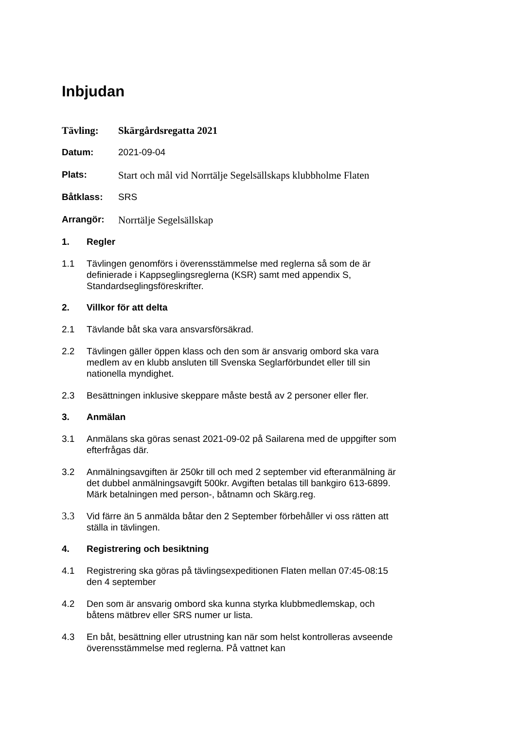Inbjudan
Tävling: Skärgårdsregatta 2021
Datum: 2021-09-04
Plats: Start och mål vid Norrtälje Segelsällskaps klubbholme Flaten
Båtklass: SRS
Arrangör: Norrtälje Segelsällskap
1. Regler
1.1 Tävlingen genomförs i överensstämmelse med reglerna så som de är definierade i Kappseglingsreglerna (KSR) samt med appendix S, Standardseglingsföreskrifter.
2. Villkor för att delta
2.1 Tävlande båt ska vara ansvarsförsäkrad.
2.2 Tävlingen gäller öppen klass och den som är ansvarig ombord ska vara medlem av en klubb ansluten till Svenska Seglarförbundet eller till sin nationella myndighet.
2.3 Besättningen inklusive skeppare måste bestå av 2 personer eller fler.
3. Anmälan
3.1 Anmälans ska göras senast 2021-09-02 på Sailarena med de uppgifter som efterfrågas där.
3.2 Anmälningsavgiften är 250kr till och med 2 september vid efteranmälning är det dubbel anmälningsavgift 500kr. Avgiften betalas till bankgiro 613-6899. Märk betalningen med person-, båtnamn och Skärg.reg.
3.3 Vid färre än 5 anmälda båtar den 2 September förbehåller vi oss rätten att ställa in tävlingen.
4. Registrering och besiktning
4.1 Registrering ska göras på tävlingsexpeditionen Flaten mellan 07:45-08:15 den 4 september
4.2 Den som är ansvarig ombord ska kunna styrka klubbmedlemskap, och båtens mätbrev eller SRS numer ur lista.
4.3 En båt, besättning eller utrustning kan när som helst kontrolleras avseende överensstämmelse med reglerna. På vattnet kan